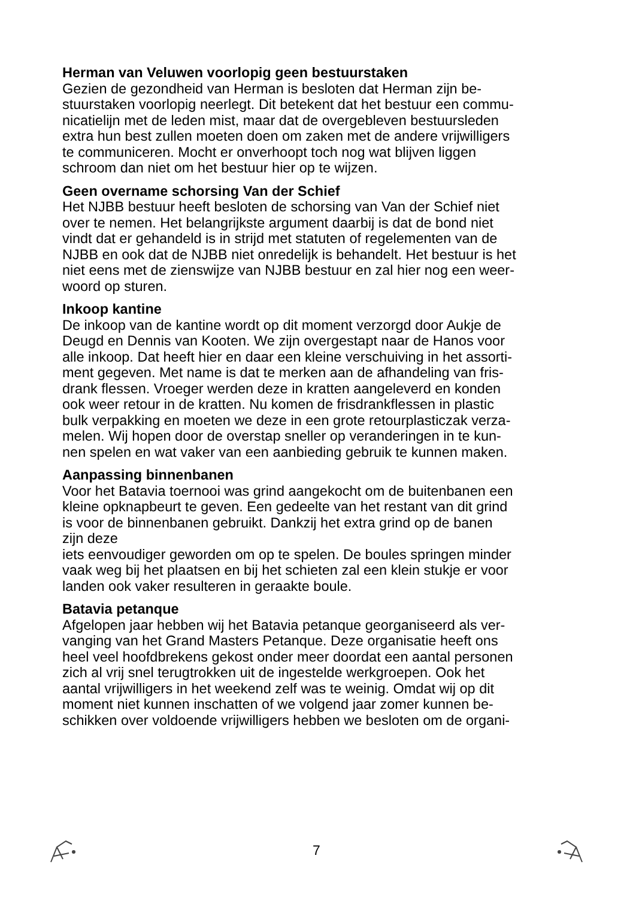Herman van Veluwen voorlopig geen bestuurstaken
Gezien de gezondheid van Herman is besloten dat Herman zijn be-
stuurstaken voorlopig neerlegt. Dit betekent dat het bestuur een commu-
nicatielijn met de leden mist, maar dat de overgebleven bestuursleden
extra hun best zullen moeten doen om zaken met de andere vrijwilligers
te communiceren. Mocht er onverhoopt toch nog wat blijven liggen
schroom dan niet om het bestuur hier op te wijzen.
Geen overname schorsing Van der Schief
Het NJBB bestuur heeft besloten de schorsing van Van der Schief niet
over te nemen. Het belangrijkste argument daarbij is dat de bond niet
vindt dat er gehandeld is in strijd met statuten of regelementen van de
NJBB en ook dat de NJBB niet onredelijk is behandelt. Het bestuur is het
niet eens met de zienswijze van NJBB bestuur en zal hier nog een weer-
woord op sturen.
Inkoop kantine
De inkoop van de kantine wordt op dit moment verzorgd door Aukje de
Deugd en Dennis van Kooten. We zijn overgestapt naar de Hanos voor
alle inkoop. Dat heeft hier en daar een kleine verschuiving in het assorti-
ment gegeven. Met name is dat te merken aan de afhandeling van fris-
drank flessen. Vroeger werden deze in kratten aangeleverd en konden
ook weer retour in de kratten. Nu komen de frisdrankflessen in plastic
bulk verpakking en moeten we deze in een grote retourplasticzak verza-
melen. Wij hopen door de overstap sneller op veranderingen in te kun-
nen spelen en wat vaker van een aanbieding gebruik te kunnen maken.
Aanpassing binnenbanen
Voor het Batavia toernooi was grind aangekocht om de buitenbanen een
kleine opknapbeurt te geven. Een gedeelte van het restant van dit grind
is voor de binnenbanen gebruikt. Dankzij het extra grind op de banen
zijn deze
iets eenvoudiger geworden om op te spelen. De boules springen minder
vaak weg bij het plaatsen en bij het schieten zal een klein stukje er voor
landen ook vaker resulteren in geraakte boule.
Batavia petanque
Afgelopen jaar hebben wij het Batavia petanque georganiseerd als ver-
vanging van het Grand Masters Petanque. Deze organisatie heeft ons
heel veel hoofdbrekens gekost onder meer doordat een aantal personen
zich al vrij snel terugtrokken uit de ingestelde werkgroepen. Ook het
aantal vrijwilligers in het weekend zelf was te weinig. Omdat wij op dit
moment niet kunnen inschatten of we volgend jaar zomer kunnen be-
schikken over voldoende vrijwilligers hebben we besloten om de organi-
7